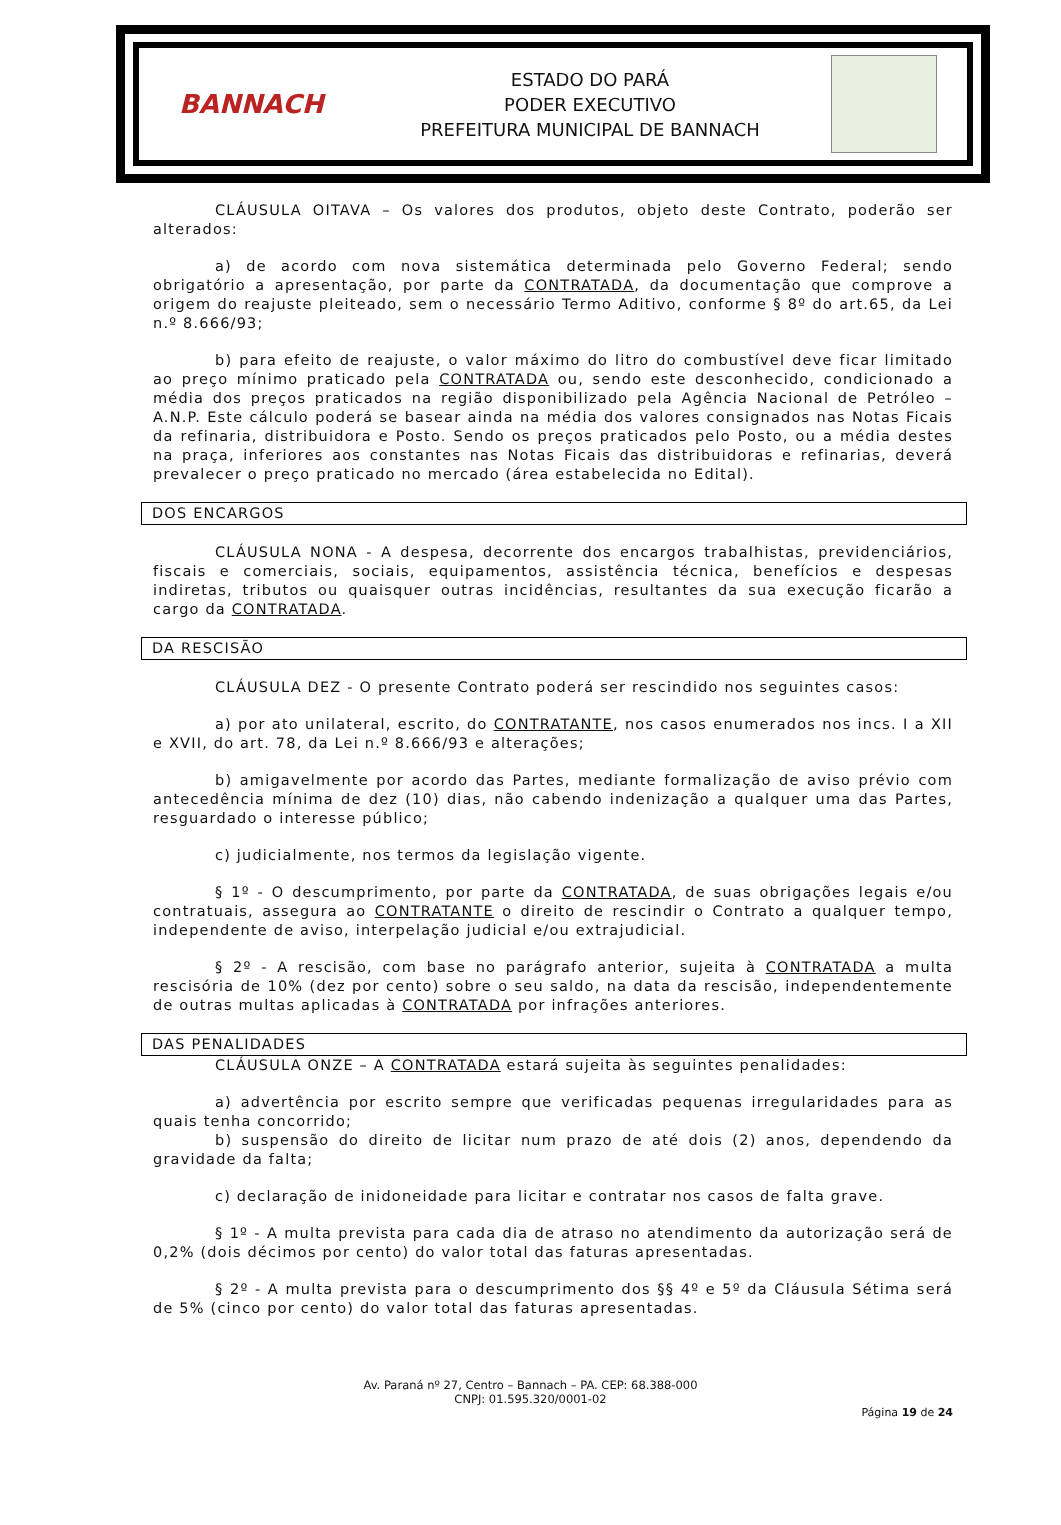BANNACH
ESTADO DO PARÁ
PODER EXECUTIVO
PREFEITURA MUNICIPAL DE BANNACH
CLÁUSULA OITAVA – Os valores dos produtos, objeto deste Contrato, poderão ser alterados:
a) de acordo com nova sistemática determinada pelo Governo Federal; sendo obrigatório a apresentação, por parte da CONTRATADA, da documentação que comprove a origem do reajuste pleiteado, sem o necessário Termo Aditivo, conforme § 8º do art.65, da Lei n.º 8.666/93;
b) para efeito de reajuste, o valor máximo do litro do combustível deve ficar limitado ao preço mínimo praticado pela CONTRATADA ou, sendo este desconhecido, condicionado a média dos preços praticados na região disponibilizado pela Agência Nacional de Petróleo – A.N.P. Este cálculo poderá se basear ainda na média dos valores consignados nas Notas Ficais da refinaria, distribuidora e Posto. Sendo os preços praticados pelo Posto, ou a média destes na praça, inferiores aos constantes nas Notas Ficais das distribuidoras e refinarias, deverá prevalecer o preço praticado no mercado (área estabelecida no Edital).
DOS ENCARGOS
CLÁUSULA NONA - A despesa, decorrente dos encargos trabalhistas, previdenciários, fiscais e comerciais, sociais, equipamentos, assistência técnica, benefícios e despesas indiretas, tributos ou quaisquer outras incidências, resultantes da sua execução ficarão a cargo da CONTRATADA.
DA RESCISÃO
CLÁUSULA DEZ - O presente Contrato poderá ser rescindido nos seguintes casos:
a) por ato unilateral, escrito, do CONTRATANTE, nos casos enumerados nos incs. I a XII e XVII, do art. 78, da Lei n.º 8.666/93 e alterações;
b) amigavelmente por acordo das Partes, mediante formalização de aviso prévio com antecedência mínima de dez (10) dias, não cabendo indenização a qualquer uma das Partes, resguardado o interesse público;
c) judicialmente, nos termos da legislação vigente.
§ 1º - O descumprimento, por parte da CONTRATADA, de suas obrigações legais e/ou contratuais, assegura ao CONTRATANTE o direito de rescindir o Contrato a qualquer tempo, independente de aviso, interpelação judicial e/ou extrajudicial.
§ 2º - A rescisão, com base no parágrafo anterior, sujeita à CONTRATADA a multa rescisória de 10% (dez por cento) sobre o seu saldo, na data da rescisão, independentemente de outras multas aplicadas à CONTRATADA por infrações anteriores.
DAS PENALIDADES
CLÁUSULA ONZE – A CONTRATADA estará sujeita às seguintes penalidades:
a) advertência por escrito sempre que verificadas pequenas irregularidades para as quais tenha concorrido;
b) suspensão do direito de licitar num prazo de até dois (2) anos, dependendo da gravidade da falta;
c) declaração de inidoneidade para licitar e contratar nos casos de falta grave.
§ 1º - A multa prevista para cada dia de atraso no atendimento da autorização será de 0,2% (dois décimos por cento) do valor total das faturas apresentadas.
§ 2º - A multa prevista para o descumprimento dos §§ 4º e 5º da Cláusula Sétima será de 5% (cinco por cento) do valor total das faturas apresentadas.
Av. Paraná nº 27, Centro – Bannach – PA. CEP: 68.388-000
CNPJ: 01.595.320/0001-02
Página 19 de 24